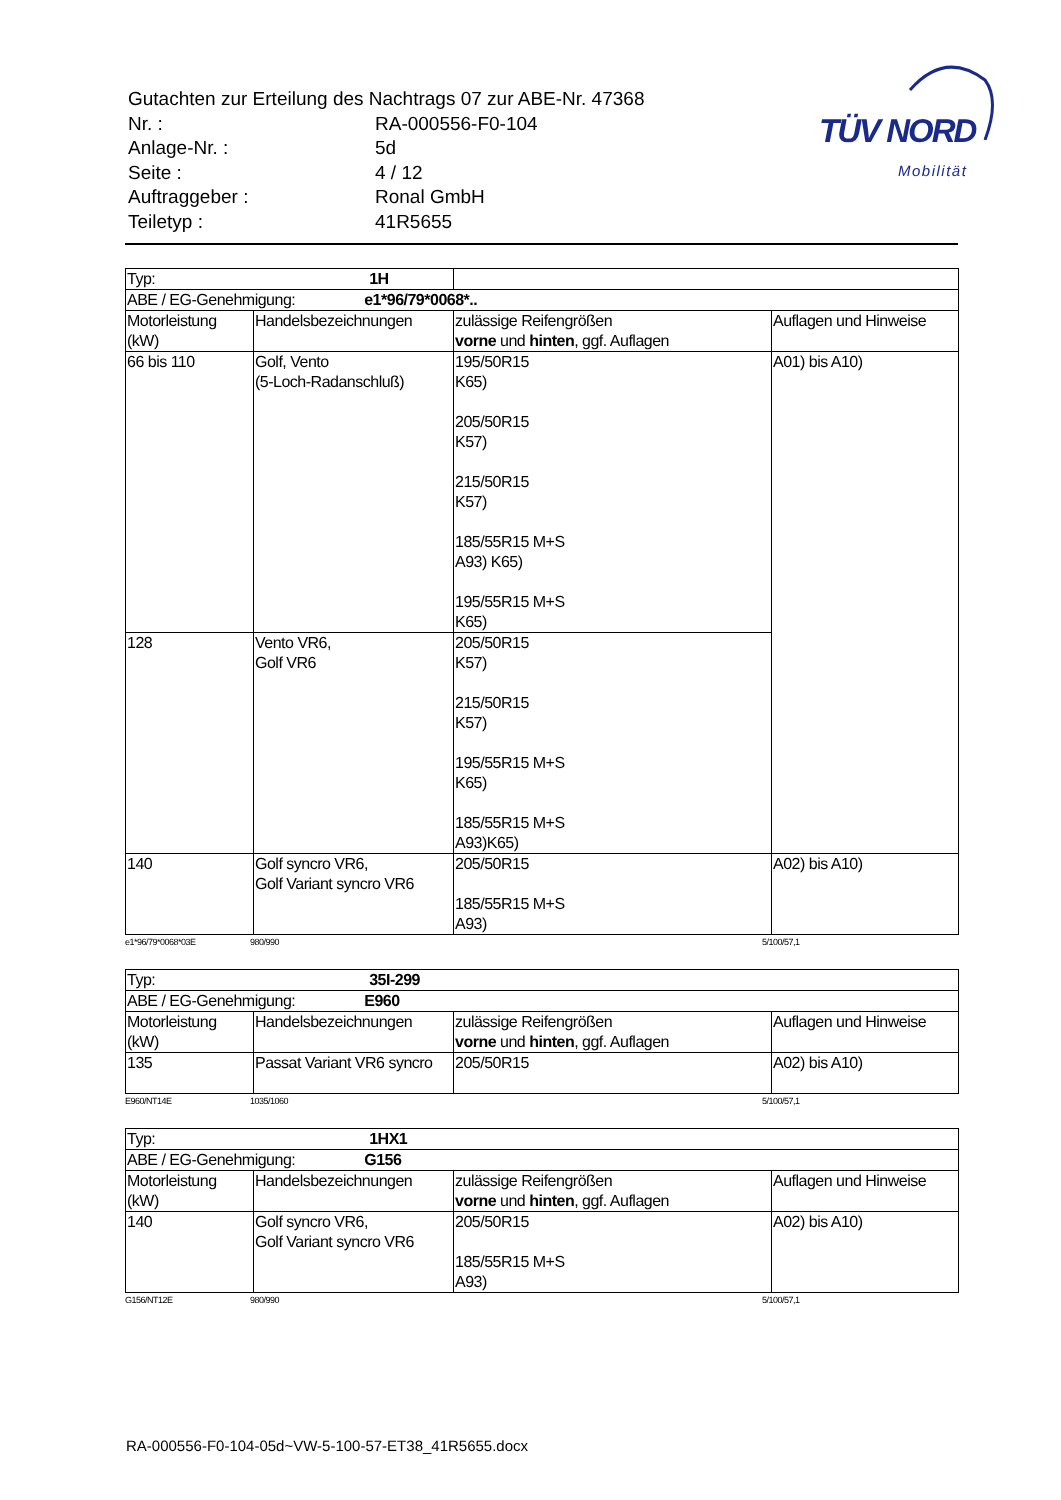| Gutachten zur Erteilung des Nachtrags 07 zur ABE-Nr. 47368 | |
| Nr. : | RA-000556-F0-104 |
| Anlage-Nr. : | 5d |
| Seite : | 4 / 12 |
| Auftraggeber : | Ronal GmbH |
| Teiletyp : | 41R5655 |
TÜV NORD
Mobilität
| Typ: 1H | | | |
| ABE / EG-Genehmigung: e1*96/79*0068*.. | | | |
| Motorleistung (kW) | Handelsbezeichnungen | zulässige Reifengrößen vorne und hinten , ggf. Auflagen | Auflagen und Hinweise |
| 66 bis 110 | Golf, Vento (5-Loch-Radanschluß) | 195/50R15 K65) 205/50R15 K57) 215/50R15 K57) 185/55R15 M+S A93) K65) 195/55R15 M+S K65) | A01) bis A10) |
| 128 | Vento VR6, Golf VR6 | 205/50R15 K57) 215/50R15 K57) 195/55R15 M+S K65) 185/55R15 M+S A93)K65) | |
| 140 | Golf syncro VR6, Golf Variant syncro VR6 | 205/50R15 185/55R15 M+S A93) | A02) bis A10) |
e1*96/79*0068*03E 980/990 5/100/57,1
| Typ: 35I-299 | | | |
| ABE / EG-Genehmigung: E960 | | | |
| Motorleistung (kW) | Handelsbezeichnungen | zulässige Reifengrößen vorne und hinten , ggf. Auflagen | Auflagen und Hinweise |
| 135 | Passat Variant VR6 syncro | 205/50R15 | A02) bis A10) |
E960/NT14E 1035/1060 5/100/57,1
| Typ: 1HX1 | | | |
| ABE / EG-Genehmigung: G156 | | | |
| Motorleistung (kW) | Handelsbezeichnungen | zulässige Reifengrößen vorne und hinten , ggf. Auflagen | Auflagen und Hinweise |
| 140 | Golf syncro VR6, Golf Variant syncro VR6 | 205/50R15 185/55R15 M+S A93) | A02) bis A10) |
G156/NT12E 980/990 5/100/57,1
RA-000556-F0-104-05d~VW-5-100-57-ET38_41R5655.docx